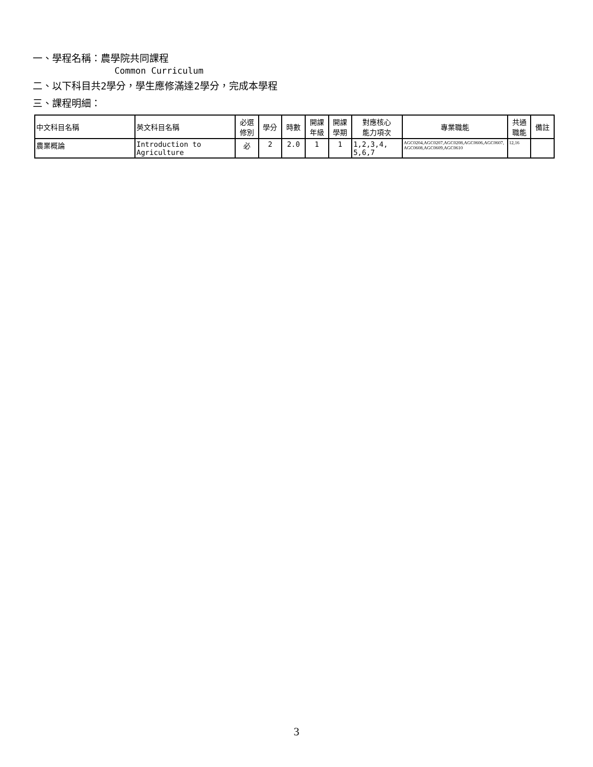一、學程名稱：農學院共同課程
Common Curriculum
二、以下科目共2學分，學生應修滿達2學分，完成本學程
三、課程明細：
| 中文科目名稱 | 英文科目名稱 | 必選 修別 | 學分 | 時數 | 開課 年級 | 開課 學期 | 對應核心 能力項次 | 專業職能 | 共通 職能 | 備註 |
| --- | --- | --- | --- | --- | --- | --- | --- | --- | --- | --- |
| 農業概論 | Introduction to Agriculture | 必 | 2 | 2.0 | 1 | 1 | 1,2,3,4, 5,6,7 | AGC0204,AGC0207,AGC0208,AGC0606,AGC0607, AGC0608,AGC0609,AGC0610 | 12,16 | |
3